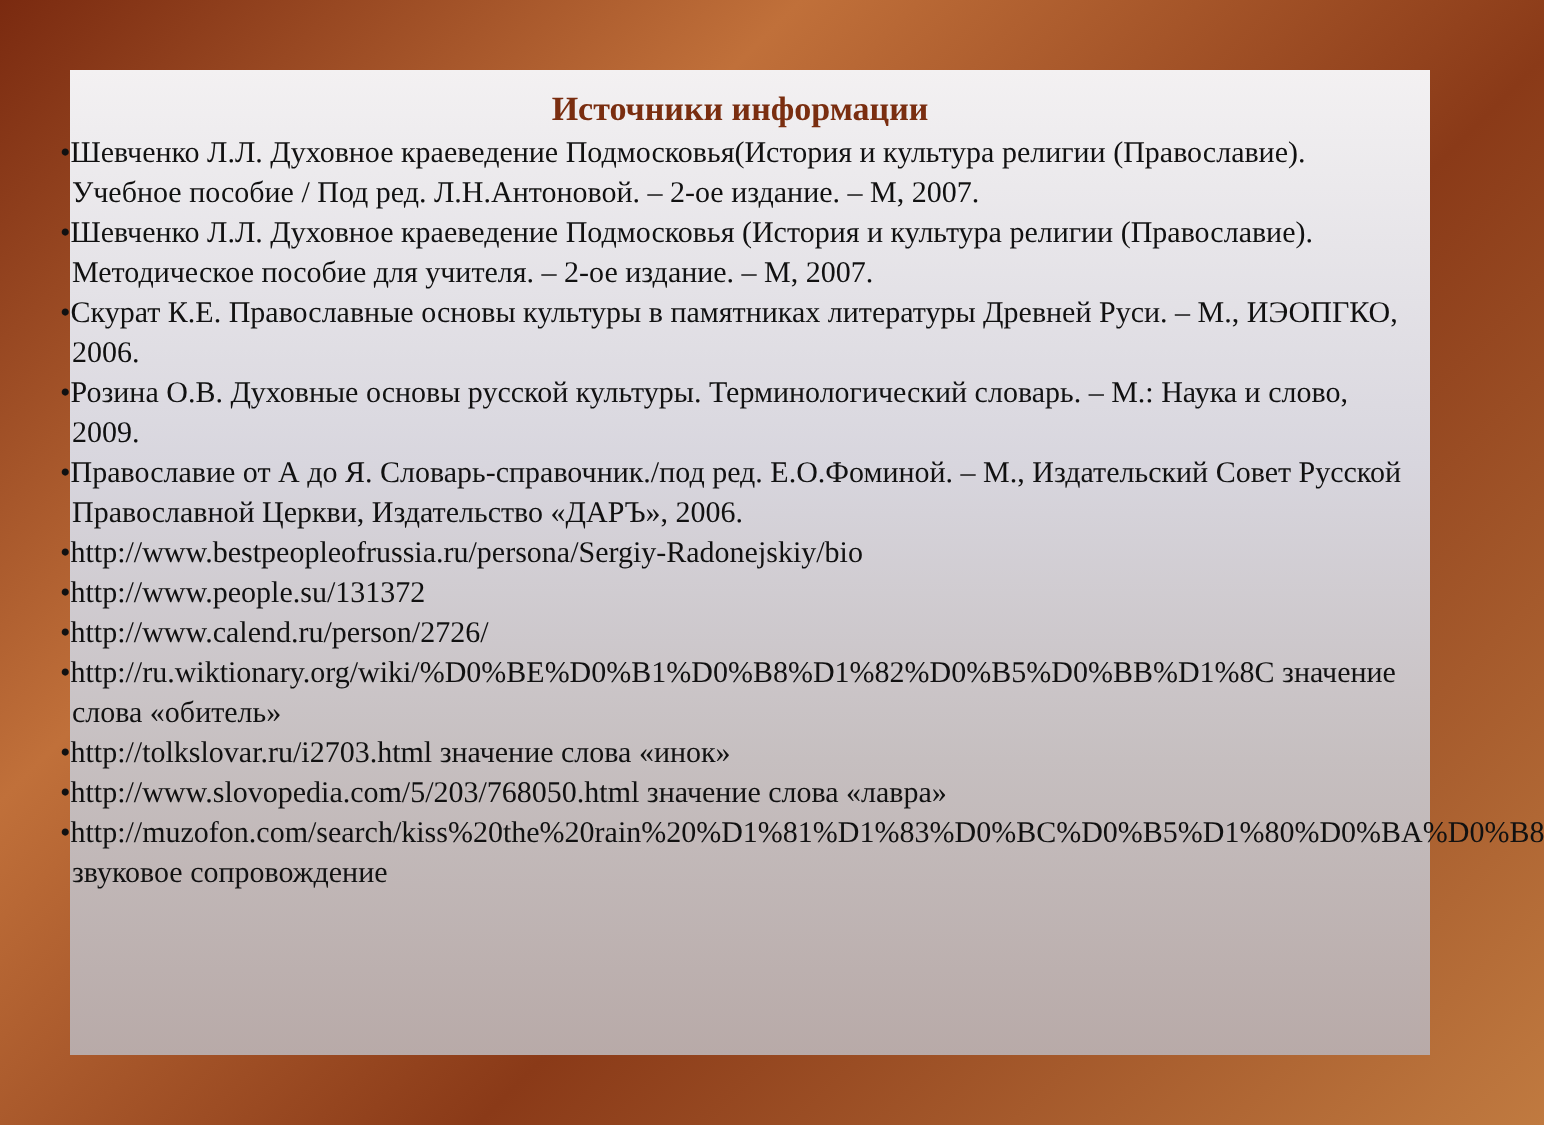Источники информации
•Шевченко Л.Л. Духовное краеведение Подмосковья(История и культура религии (Православие). Учебное пособие / Под ред. Л.Н.Антоновой. – 2-ое издание. – М, 2007.
•Шевченко Л.Л. Духовное краеведение Подмосковья (История и культура религии (Православие). Методическое пособие для учителя. – 2-ое издание. – М, 2007.
•Скурат К.Е. Православные основы культуры в памятниках литературы Древней Руси. – М., ИЭОПГКО, 2006.
•Розина О.В. Духовные основы русской культуры. Терминологический словарь. – М.: Наука и слово, 2009.
•Православие от А до Я. Словарь-справочник./под ред. Е.О.Фоминой. – М., Издательский Совет Русской Православной Церкви, Издательство «ДАРЪ», 2006.
•http://www.bestpeopleofrussia.ru/persona/Sergiy-Radonejskiy/bio
•http://www.people.su/131372
•http://www.calend.ru/person/2726/
•http://ru.wiktionary.org/wiki/%D0%BE%D0%B1%D0%B8%D1%82%D0%B5%D0%BB%D1%8C значение слова «обитель»
•http://tolkslovar.ru/i2703.html значение слова «инок»
•http://www.slovopedia.com/5/203/768050.html значение слова «лавра»
•http://muzofon.com/search/kiss%20the%20rain%20%D1%81%D1%83%D0%BC%D0%B5%D1%80%D0%BA%D0%B8 звуковое сопровождение